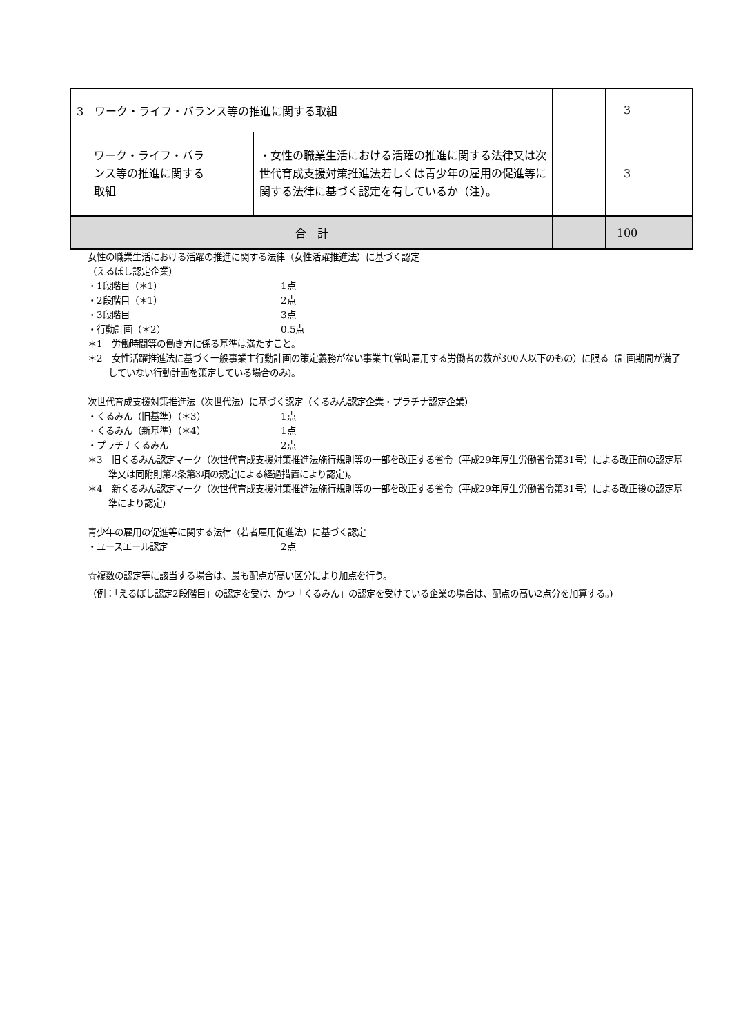| 3 ワーク・ライフ・バランス等の推進に関する取組 | | | | | 3 | |
| | ワーク・ライフ・バランス等の推進に関する取組 | | ・女性の職業生活における活躍の推進に関する法律又は次世代育成支援対策推進法若しくは青少年の雇用の促進等に関する法律に基づく認定を有しているか（注）。 | | 3 | |
| 合 計 | | | | | 100 | |
女性の職業生活における活躍の推進に関する法律（女性活躍推進法）に基づく認定
（えるぼし認定企業）
・1段階目（＊1） 1点
・2段階目（＊1） 2点
・3段階目 3点
・行動計画（＊2） 0.5点
＊1　労働時間等の働き方に係る基準は満たすこと。
＊2　女性活躍推進法に基づく一般事業主行動計画の策定義務がない事業主(常時雇用する労働者の数が300人以下のもの）に限る（計画期間が満了していない行動計画を策定している場合のみ)。
次世代育成支援対策推進法（次世代法）に基づく認定（くるみん認定企業・プラチナ認定企業）
・くるみん（旧基準）（＊3） 1点
・くるみん（新基準）（＊4） 1点
・プラチナくるみん 2点
＊3　旧くるみん認定マーク（次世代育成支援対策推進法施行規則等の一部を改正する省令（平成29年厚生労働省令第31号）による改正前の認定基準又は同附則第2条第3項の規定による経過措置により認定)。
＊4　新くるみん認定マーク（次世代育成支援対策推進法施行規則等の一部を改正する省令（平成29年厚生労働省令第31号）による改正後の認定基準により認定)
青少年の雇用の促進等に関する法律（若者雇用促進法）に基づく認定
・ユースエール認定 2点
☆複数の認定等に該当する場合は、最も配点が高い区分により加点を行う。
（例：「えるぼし認定2段階目」の認定を受け、かつ「くるみん」の認定を受けている企業の場合は、配点の高い2点分を加算する。)